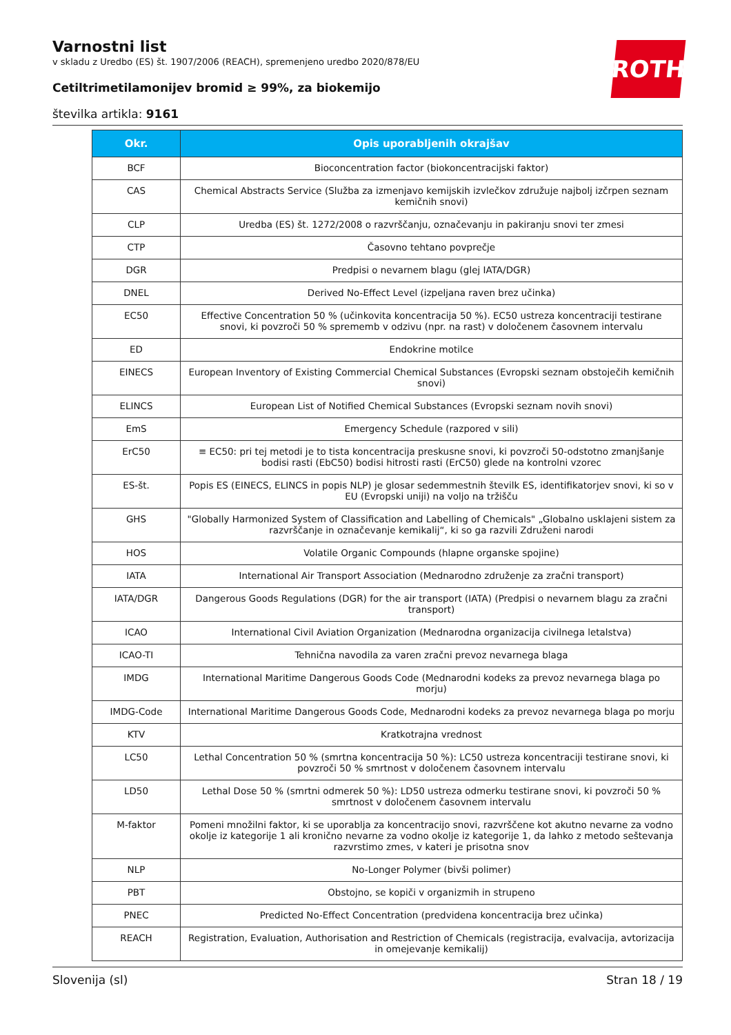ROTH
Varnostni list
v skladu z Uredbo (ES) št. 1907/2006 (REACH), spremenjeno uredbo 2020/878/EU
Cetiltrimetilamonijev bromid ≥ 99%, za biokemijo
številka artikla: 9161
| Okr. | Opis uporabljenih okrajšav |
| --- | --- |
| BCF | Bioconcentration factor (biokoncentracijski faktor) |
| CAS | Chemical Abstracts Service (Služba za izmenjavo kemijskih izvlečkov združuje najbolj izčrpen seznam kemičnih snovi) |
| CLP | Uredba (ES) št. 1272/2008 o razvrščanju, označevanju in pakiranju snovi ter zmesi |
| CTP | Časovno tehtano povprečje |
| DGR | Predpisi o nevarnem blagu (glej IATA/DGR) |
| DNEL | Derived No-Effect Level (izpeljana raven brez učinka) |
| EC50 | Effective Concentration 50 % (učinkovita koncentracija 50 %). EC50 ustreza koncentraciji testirane snovi, ki povzroči 50 % sprememb v odzivu (npr. na rast) v določenem časovnem intervalu |
| ED | Endokrine motilce |
| EINECS | European Inventory of Existing Commercial Chemical Substances (Evropski seznam obstoječih kemičnih snovi) |
| ELINCS | European List of Notified Chemical Substances (Evropski seznam novih snovi) |
| EmS | Emergency Schedule (razpored v sili) |
| ErC50 | ≡ EC50: pri tej metodi je to tista koncentracija preskusne snovi, ki povzroči 50-odstotno zmanjšanje bodisi rasti (EbC50) bodisi hitrosti rasti (ErC50) glede na kontrolni vzorec |
| ES-št. | Popis ES (EINECS, ELINCS in popis NLP) je glosar sedemmestnih številk ES, identifikatorjev snovi, ki so v EU (Evropski uniji) na voljo na tržišču |
| GHS | "Globally Harmonized System of Classification and Labelling of Chemicals" „Globalno usklajeni sistem za razvrščanje in označevanje kemikalij“, ki so ga razvili Združeni narodi |
| HOS | Volatile Organic Compounds (hlapne organske spojine) |
| IATA | International Air Transport Association (Mednarodno združenje za zračni transport) |
| IATA/DGR | Dangerous Goods Regulations (DGR) for the air transport (IATA) (Predpisi o nevarnem blagu za zračni transport) |
| ICAO | International Civil Aviation Organization (Mednarodna organizacija civilnega letalstva) |
| ICAO-TI | Tehnična navodila za varen zračni prevoz nevarnega blaga |
| IMDG | International Maritime Dangerous Goods Code (Mednarodni kodeks za prevoz nevarnega blaga po morju) |
| IMDG-Code | International Maritime Dangerous Goods Code, Mednarodni kodeks za prevoz nevarnega blaga po morju |
| KTV | Kratkotrajna vrednost |
| LC50 | Lethal Concentration 50 % (smrtna koncentracija 50 %): LC50 ustreza koncentraciji testirane snovi, ki povzroči 50 % smrtnost v določenem časovnem intervalu |
| LD50 | Lethal Dose 50 % (smrtni odmerek 50 %): LD50 ustreza odmerku testirane snovi, ki povzroči 50 % smrtnost v določenem časovnem intervalu |
| M-faktor | Pomeni množilni faktor, ki se uporablja za koncentracijo snovi, razvrščene kot akutno nevarne za vodno okolje iz kategorije 1 ali kronično nevarne za vodno okolje iz kategorije 1, da lahko z metodo seštevanja razvrstimo zmes, v kateri je prisotna snov |
| NLP | No-Longer Polymer (bivši polimer) |
| PBT | Obstojno, se kopiči v organizmih in strupeno |
| PNEC | Predicted No-Effect Concentration (predvidena koncentracija brez učinka) |
| REACH | Registration, Evaluation, Authorisation and Restriction of Chemicals (registracija, evalvacija, avtorizacija in omejevanje kemikalij) |
Slovenija (sl) Stran 18 / 19